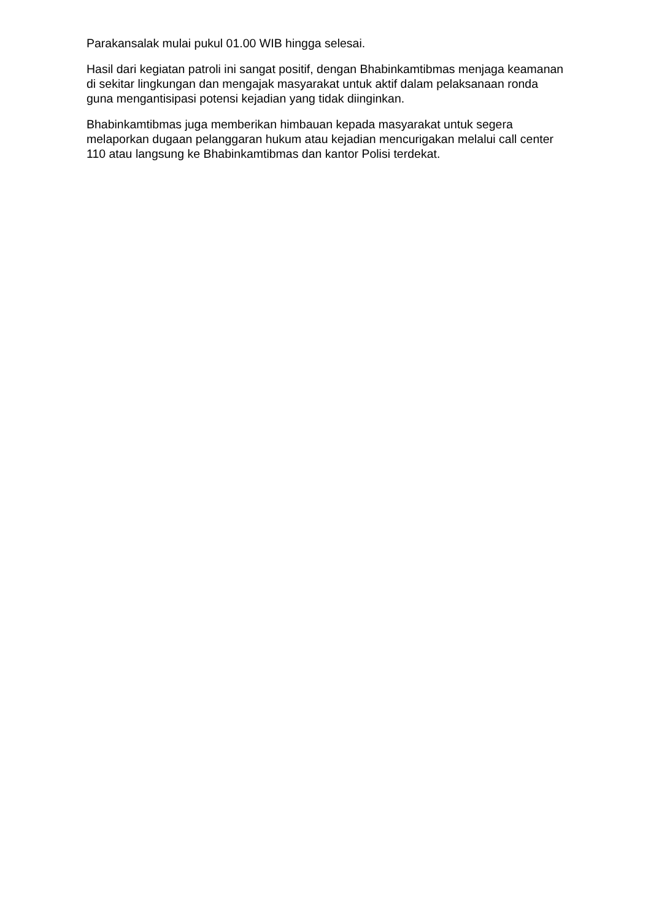Parakansalak mulai pukul 01.00 WIB hingga selesai.
Hasil dari kegiatan patroli ini sangat positif, dengan Bhabinkamtibmas menjaga keamanan di sekitar lingkungan dan mengajak masyarakat untuk aktif dalam pelaksanaan ronda guna mengantisipasi potensi kejadian yang tidak diinginkan.
Bhabinkamtibmas juga memberikan himbauan kepada masyarakat untuk segera melaporkan dugaan pelanggaran hukum atau kejadian mencurigakan melalui call center 110 atau langsung ke Bhabinkamtibmas dan kantor Polisi terdekat.